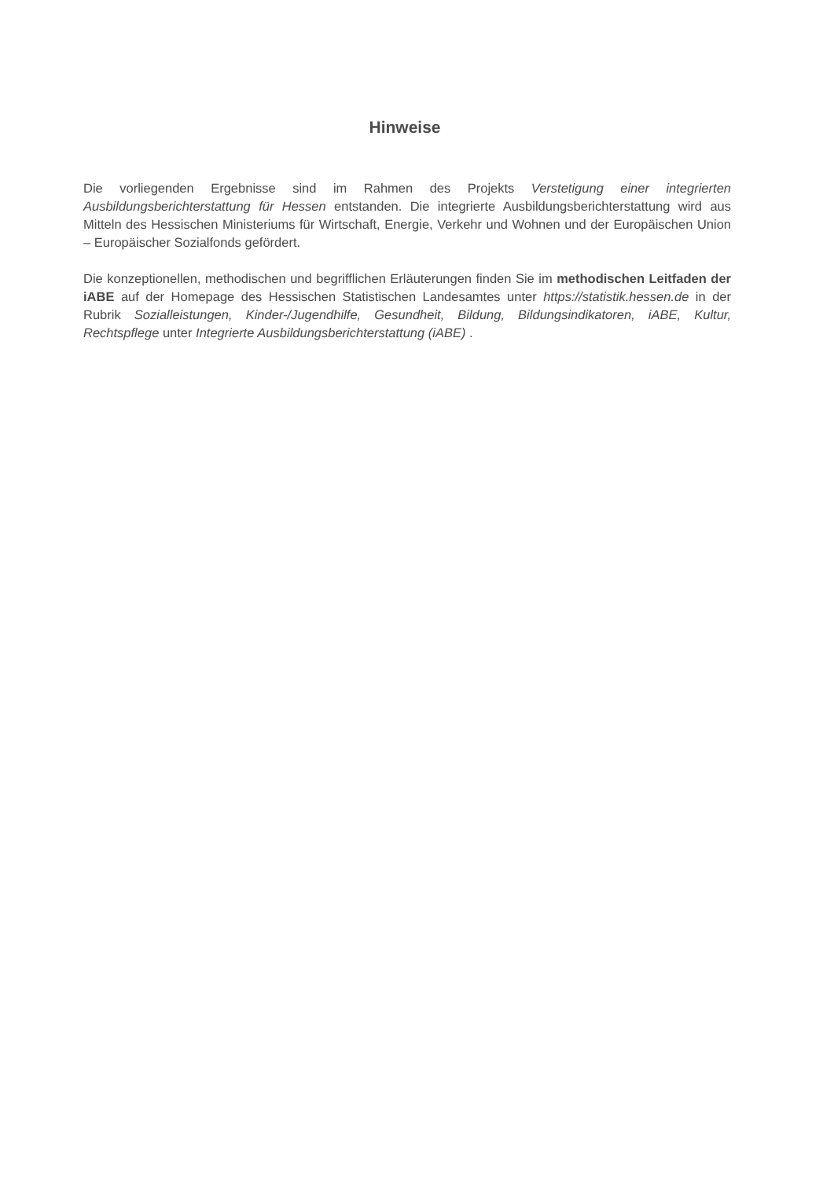Hinweise
Die vorliegenden Ergebnisse sind im Rahmen des Projekts Verstetigung einer integrierten Ausbildungsberichterstattung für Hessen entstanden. Die integrierte Ausbildungsberichterstattung wird aus Mitteln des Hessischen Ministeriums für Wirtschaft, Energie, Verkehr und Wohnen und der Europäischen Union – Europäischer Sozialfonds gefördert.
Die konzeptionellen, methodischen und begrifflichen Erläuterungen finden Sie im methodischen Leitfaden der iABE auf der Homepage des Hessischen Statistischen Landesamtes unter https://statistik.hessen.de in der Rubrik Sozialleistungen, Kinder-/Jugendhilfe, Gesundheit, Bildung, Bildungsindikatoren, iABE, Kultur, Rechtspflege unter Integrierte Ausbildungsberichterstattung (iABE) .